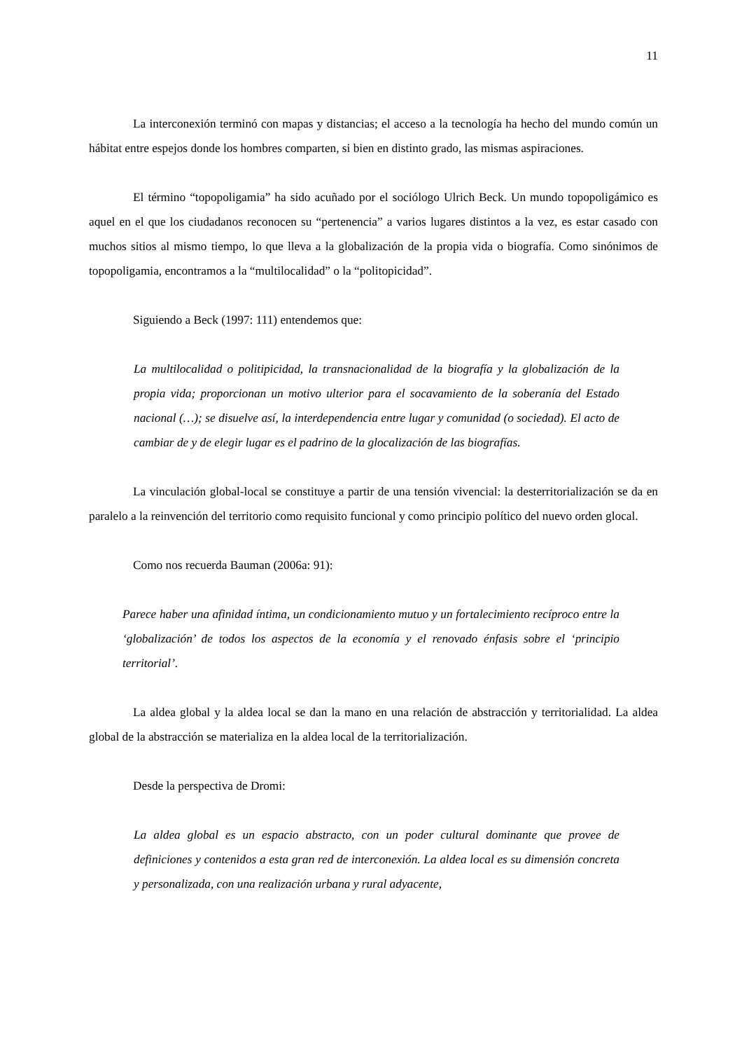11
La interconexión terminó con mapas y distancias; el acceso a la tecnología ha hecho del mundo común un hábitat entre espejos donde los hombres comparten, si bien en distinto grado, las mismas aspiraciones.
El término “topopoligamia” ha sido acuñado por el sociólogo Ulrich Beck. Un mundo topopoligámico es aquel en el que los ciudadanos reconocen su “pertenencia” a varios lugares distintos a la vez, es estar casado con muchos sitios al mismo tiempo, lo que lleva a la globalización de la propia vida o biografía. Como sinónimos de topopoligamia, encontramos a la “multilocalidad” o la “politopicidad”.
Siguiendo a Beck (1997: 111) entendemos que:
La multilocalidad o politipicidad, la transnacionalidad de la biografía y la globalización de la propia vida; proporcionan un motivo ulterior para el socavamiento de la soberanía del Estado nacional (…); se disuelve así, la interdependencia entre lugar y comunidad (o sociedad). El acto de cambiar de y de elegir lugar es el padrino de la glocalización de las biografías.
La vinculación global-local se constituye a partir de una tensión vivencial: la desterritorialización se da en paralelo a la reinvención del territorio como requisito funcional y como principio político del nuevo orden glocal.
Como nos recuerda Bauman (2006a: 91):
Parece haber una afinidad íntima, un condicionamiento mutuo y un fortalecimiento recíproco entre la ‘globalización’ de todos los aspectos de la economía y el renovado énfasis sobre el ‘principio territorial’.
La aldea global y la aldea local se dan la mano en una relación de abstracción y territorialidad. La aldea global de la abstracción se materializa en la aldea local de la territorialización.
Desde la perspectiva de Dromi:
La aldea global es un espacio abstracto, con un poder cultural dominante que provee de definiciones y contenidos a esta gran red de interconexión. La aldea local es su dimensión concreta y personalizada, con una realización urbana y rural adyacente,